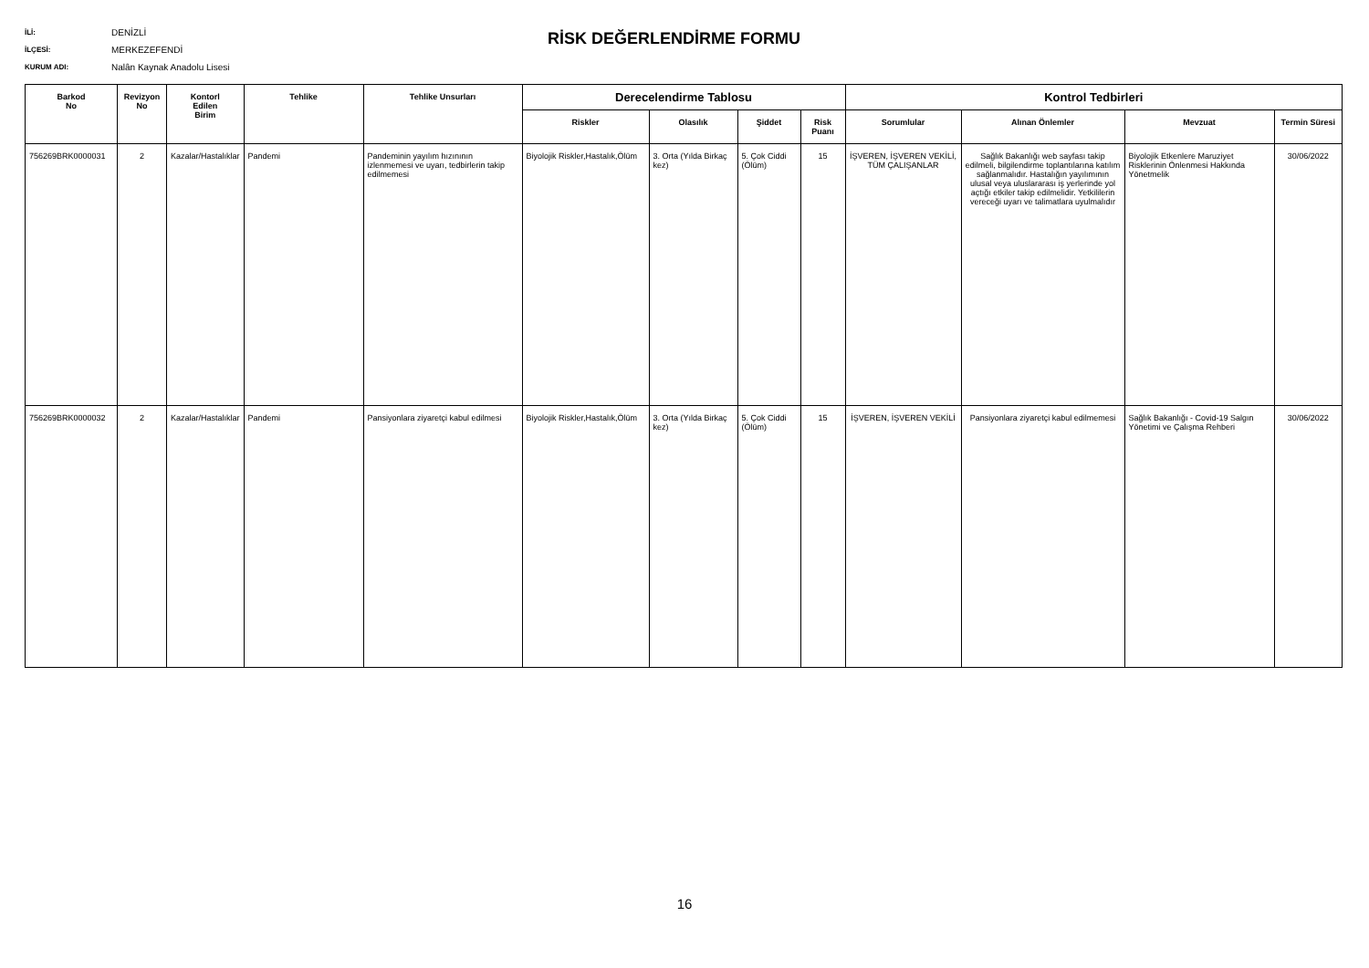İLİ: DENİZLİ
İLÇESİ: MERKEZEFENDİ
KURUM ADI: Nalân Kaynak Anadolu Lisesi
RİSK DEĞERLENDİRME FORMU
| Barkod No | Revizyon No | Kontorl Edilen Birim | Tehlike | Tehlike Unsurları | Derecelendirme Tablosu | | | | Kontrol Tedbirleri | | | |
| --- | --- | --- | --- | --- | --- | --- | --- | --- | --- | --- | --- | --- |
| | | | | | Riskler | Olasılık | Şiddet | Risk Puanı | Sorumlular | Alınan Önlemler | Mevzuat | Termin Süresi |
| 756269BRK0000031 | 2 | Kazalar/Hastalıklar | Pandemi | Pandeminin yayılım hızınının izlenmemesi ve uyarı, tedbirlerin takip edilmemesi | Biyolojik Riskler,Hastalık,Ölüm | 3. Orta (Yılda Birkaç kez) | 5. Çok Ciddi (Ölüm) | 15 | İŞVEREN, İŞVEREN VEKİLİ, TÜM ÇALIŞANLAR | Sağlık Bakanlığı web sayfası takip edilmeli, bilgilendirme toplantılarına katılım sağlanmalıdır. Hastalığın yayılımının ulusal veya uluslararası iş yerlerinde yol açtığı etkiler takip edilmelidir. Yetkililerin vereceği uyarı ve talimatlara uyulmalıdır | Biyolojik Etkenlere Maruziyet Risklerinin Önlenmesi Hakkında Yönetmelik | 30/06/2022 |
| 756269BRK0000032 | 2 | Kazalar/Hastalıklar | Pandemi | Pansiyonlara ziyaretçi kabul edilmesi | Biyolojik Riskler,Hastalık,Ölüm | 3. Orta (Yılda Birkaç kez) | 5. Çok Ciddi (Ölüm) | 15 | İŞVEREN, İŞVEREN VEKİLİ | Pansiyonlara ziyaretçi kabul edilmemesi | Sağlık Bakanlığı - Covid-19 Salgın Yönetimi ve Çalışma Rehberi | 30/06/2022 |
16